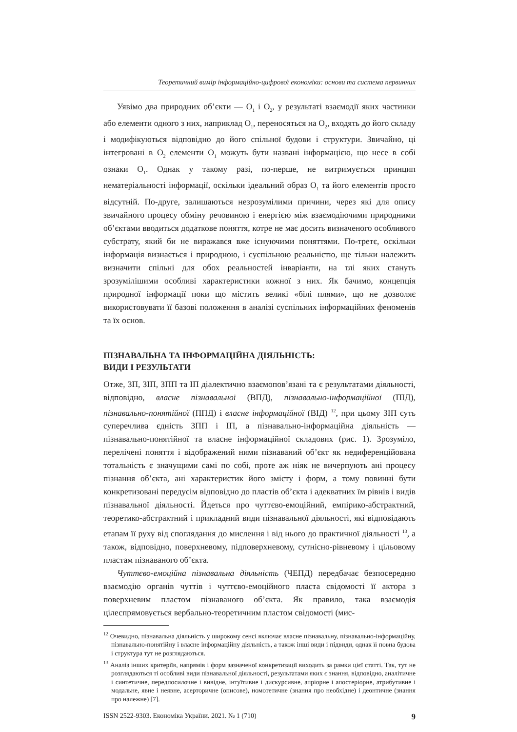Теоретичний вимір інформаційно-цифрової економіки: основи та система первинних
Уявімо два природних об’єкти — O<sub>1</sub> і O<sub>2</sub>, у результаті взаємодії яких частинки або елементи одного з них, наприклад O<sub>1</sub>, переносяться на O<sub>2</sub>, входять до його складу і модифікуються відповідно до його спільної будови і структури. Звичайно, ці інтегровані в O<sub>2</sub> елементи O<sub>1</sub> можуть бути названі інформацією, що несе в собі ознаки O<sub>1</sub>. Однак у такому разі, по-перше, не витримується принцип нематеріальності інформації, оскільки ідеальний образ O<sub>1</sub> та його елементів просто відсутній. По-друге, залишаються незрозумілими причини, через які для опису звичайного процесу обміну речовиною і енергією між взаємодіючими природними об’єктами вводиться додаткове поняття, котре не має досить визначеного особливого субстрату, який би не виражався вже існуючими поняттями. По-третє, оскільки інформація визнається і природною, і суспільною реальністю, ще тільки належить визначити спільні для обох реальностей інваріанти, на тлі яких стануть зрозумілішими особливі характеристики кожної з них. Як бачимо, концепція природної інформації поки що містить великі «білі плями», що не дозволяє використовувати її базові положення в аналізі суспільних інформаційних феноменів та їх основ.
ПІЗНАВАЛЬНА ТА ІНФОРМАЦІЙНА ДІЯЛЬНІСТЬ:
ВИДИ І РЕЗУЛЬТАТИ
Отже, ЗП, ЗІП, ЗПП та ІП діалектично взаємопов’язані та є результатами діяльності, відповідно, власне пізнавальної (ВПД), пізнавально-інформаційної (ПІД), пізнавально-понятійної (ППД) і власне інформаційної (ВІД) <sup>12</sup>, при цьому ЗІП суть суперечлива єдність ЗПП і ІП, а пізнавально-інформаційна діяльність — пізнавально-понятійної та власне інформаційної складових (рис. 1). Зрозуміло, перелічені поняття і відображений ними пізнаваний об’єкт як недиференційована тотальність є значущими самі по собі, проте аж ніяк не вичерпують ані процесу пізнання об’єкта, ані характеристик його змісту і форм, а тому повинні бути конкретизовані передусім відповідно до пластів об’єкта і адекватних їм рівнів і видів пізнавальної діяльності. Йдеться про чуттєво-емоційний, емпірико-абстрактний, теоретико-абстрактний і прикладний види пізнавальної діяльності, які відповідають етапам її руху від споглядання до мислення і від нього до практичної діяльності <sup>13</sup>, а також, відповідно, поверхневому, підповерхневому, сутнісно-рівневому і цільовому пластам пізнаваного об’єкта.
Чуттєво-емоційна пізнавальна діяльність (ЧЕПД) передбачає безпосередню взаємодію органів чуттів і чуттєво-емоційного пласта свідомості її актора з поверхневим пластом пізнаваного об’єкта. Як правило, така взаємодія цілеспрямовується вербально-теоретичним пластом свідомості (мис-
<sup>12</sup> Очевидно, пізнавальна діяльність у широкому сенсі включає власне пізнавальну, пізнавально-інформаційну, пізнавально-понятійну і власне інформаційну діяльність, а також інші види і підвиди, однак її повна будова і структура тут не розглядаються.
<sup>13</sup> Аналіз інших критеріїв, напрямів і форм зазначеної конкретизації виходить за рамки цієї статті. Так, тут не розглядаються ті особливі види пізнавальної діяльності, результатами яких є знання, відповідно, аналітичне і синтетичне, передпосилочне і вивідне, інтуїтивне і дискурсивне, апріорне і апостеріорне, атрибутивне і модальне, явне і неявне, асерторичне (описове), номотетичне (знання про необхідне) і деонтичне (знання про належне) [7].
ISSN 2522-9303. Економіка України. 2021. № 1 (710) 9